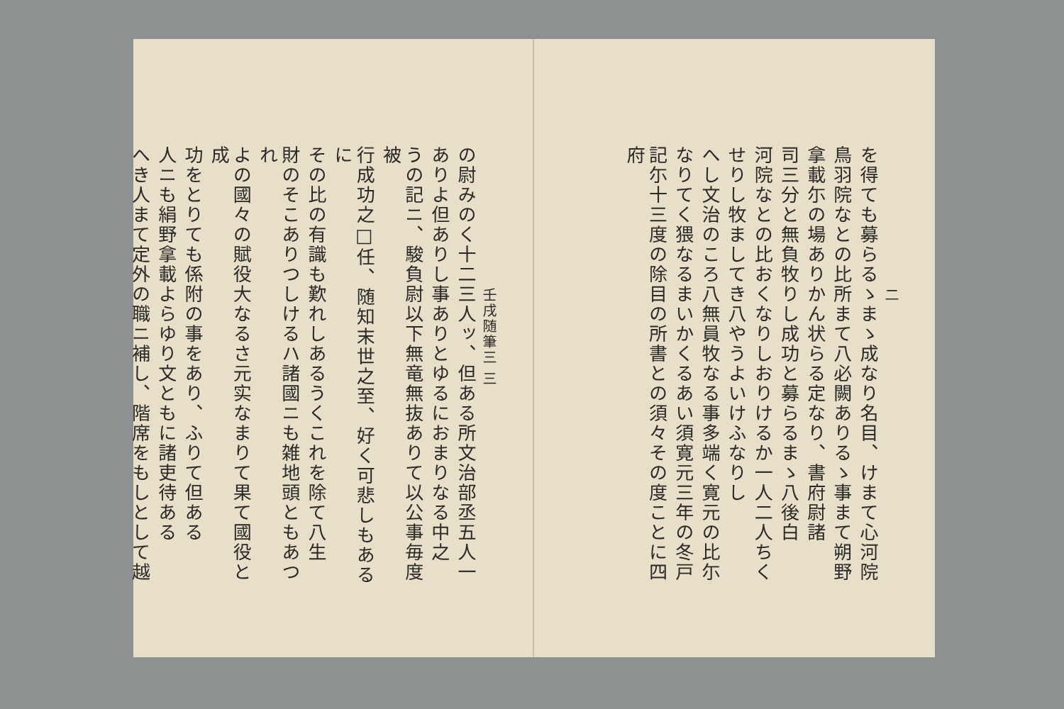壬戌随筆三 三
の尉みのく十二三人ッ、但ある所文治部丞五人一
ありよ但ありし事ありとゆるにおまりなる中之
うの記ニ、駿負尉以下無竜無抜ありて以公事毎度被
行成功之□任、随知末世之至、好く可悲しもあるに
その比の有識も歎れしあるうくこれを除て八生
財のそこありつしけるハ諸國ニも雑地頭ともあつれ
よの國々の賦役大なるさ元实なまりて果て國役と成
功をとりても係附の事をあり、ふりて但ある
人ニも絹野拿載よらゆり文ともに諸吏待ある
へき人まて定外の職ニ補し、階席をもしとして越
二
を得ても募らるゝまゝ成なり名目、けまて心河院
鳥羽院なとの比所まて八必闕ありるゝ事まて朔野
拿載尓の場ありかん状らる定なり、書府尉諸
司三分と無負牧りし成功と募らるまゝ八後白
河院なとの比おくなりしおりけるか一人二人ちく
せりし牧ましてき八やうよいけふなりし
へし文治のころ八無員牧なる事多端く寛元の比尓
なりてく猥なるまいかくるあい須寛元三年の冬戸
記尓十三度の除目の所書との須々その度ことに四府